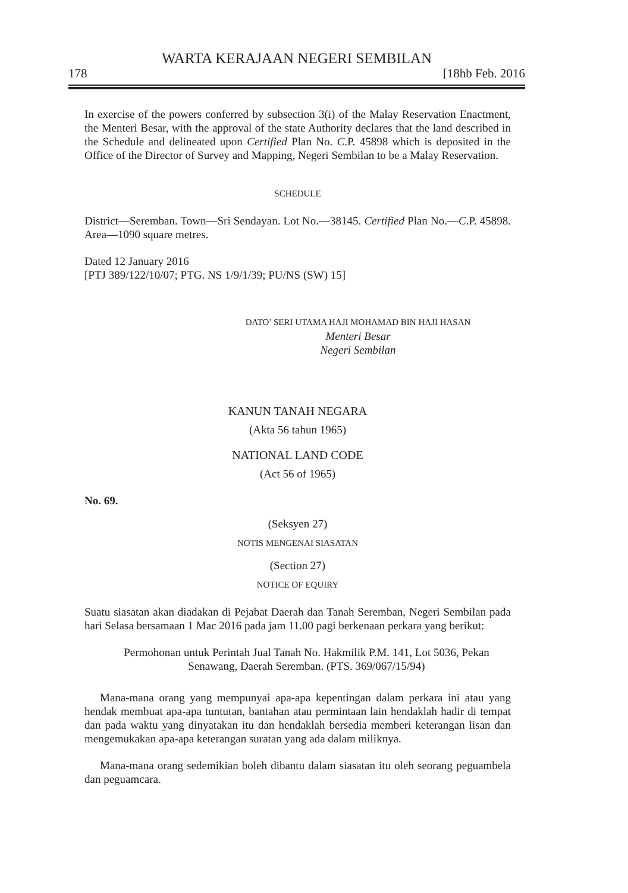WARTA KERAJAAN NEGERI SEMBILAN
178 [18hb Feb. 2016
In exercise of the powers conferred by subsection 3(i) of the Malay Reservation Enactment, the Menteri Besar, with the approval of the state Authority declares that the land described in the Schedule and delineated upon Certified Plan No. C.P. 45898 which is deposited in the Office of the Director of Survey and Mapping, Negeri Sembilan to be a Malay Reservation.
SCHEDULE
District—Seremban. Town—Sri Sendayan. Lot No.—38145. Certified Plan No.—C.P. 45898. Area—1090 square metres.
Dated 12 January 2016
[PTJ 389/122/10/07; PTG. NS 1/9/1/39; PU/NS (SW) 15]
DATO’ SERI UTAMA HAJI MOHAMAD BIN HAJI HASAN
Menteri Besar
Negeri Sembilan
KANUN TANAH NEGARA
(Akta 56 tahun 1965)
NATIONAL LAND CODE
(Act 56 of 1965)
No. 69.
(Seksyen 27)
NOTIS MENGENAI SIASATAN
(Section 27)
NOTICE OF EQUIRY
Suatu siasatan akan diadakan di Pejabat Daerah dan Tanah Seremban, Negeri Sembilan pada hari Selasa bersamaan 1 Mac 2016 pada jam 11.00 pagi berkenaan perkara yang berikut:
Permohonan untuk Perintah Jual Tanah No. Hakmilik P.M. 141, Lot 5036, Pekan Senawang, Daerah Seremban. (PTS. 369/067/15/94)
Mana-mana orang yang mempunyai apa-apa kepentingan dalam perkara ini atau yang hendak membuat apa-apa tuntutan, bantahan atau permintaan lain hendaklah hadir di tempat dan pada waktu yang dinyatakan itu dan hendaklah bersedia memberi keterangan lisan dan mengemukakan apa-apa keterangan suratan yang ada dalam miliknya.
Mana-mana orang sedemikian boleh dibantu dalam siasatan itu oleh seorang peguambela dan peguamcara.